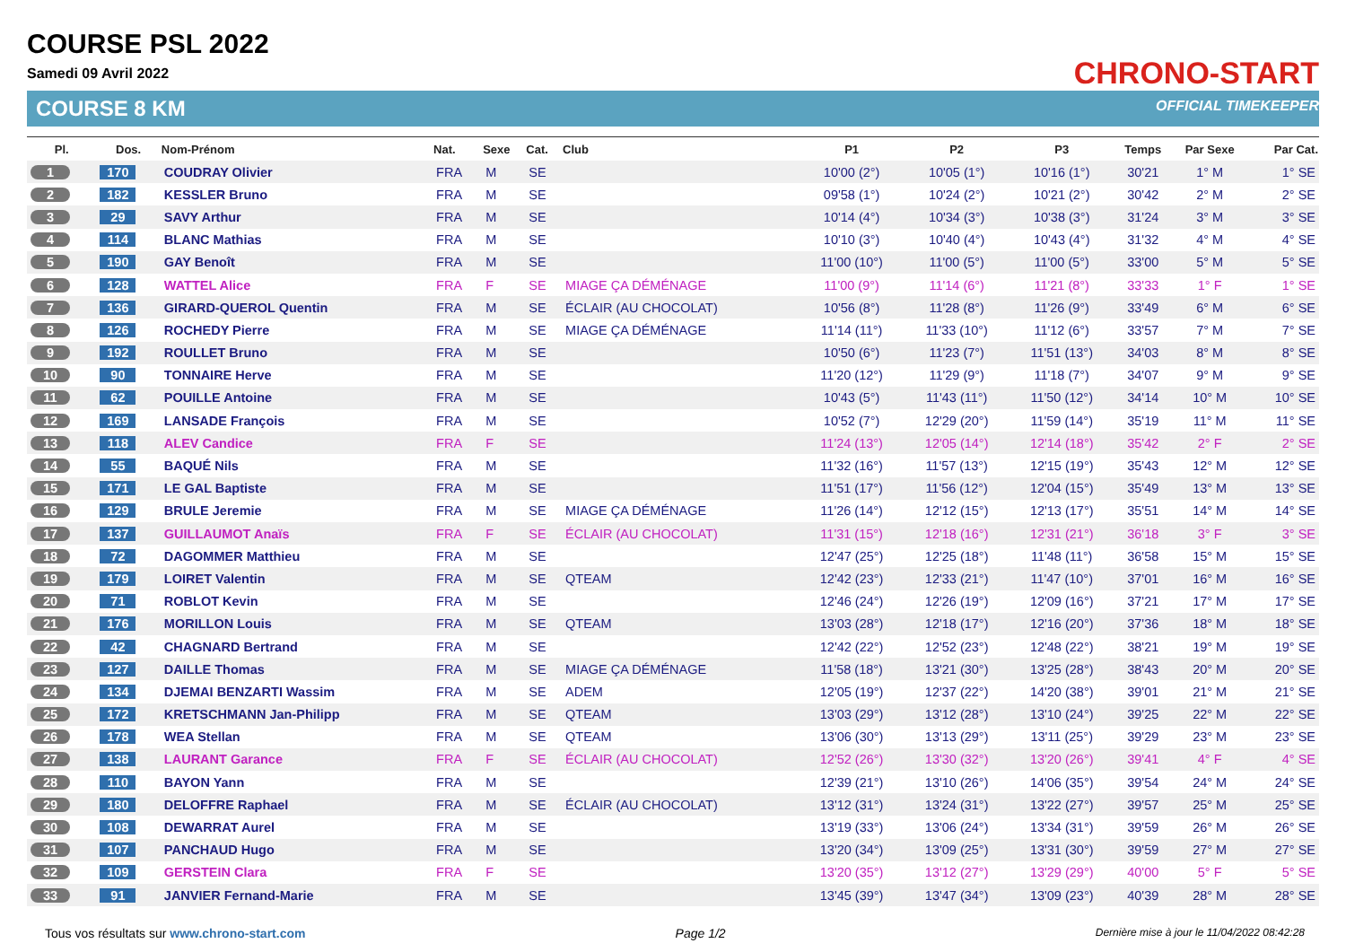COURSE PSL 2022
Samedi 09 Avril 2022
COURSE 8 KM
CHRONO-START
OFFICIAL TIMEKEEPER
| Pl. | Dos. | Nom-Prénom | Nat. | Sexe | Cat. | Club | P1 | P2 | P3 | Temps | Par Sexe | Par Cat. |
| --- | --- | --- | --- | --- | --- | --- | --- | --- | --- | --- | --- | --- |
| 1 | 170 | COUDRAY Olivier | FRA | M | SE | | 10'00 (2°) | 10'05 (1°) | 10'16 (1°) | 30'21 | 1° M | 1° SE |
| 2 | 182 | KESSLER Bruno | FRA | M | SE | | 09'58 (1°) | 10'24 (2°) | 10'21 (2°) | 30'42 | 2° M | 2° SE |
| 3 | 29 | SAVY Arthur | FRA | M | SE | | 10'14 (4°) | 10'34 (3°) | 10'38 (3°) | 31'24 | 3° M | 3° SE |
| 4 | 114 | BLANC Mathias | FRA | M | SE | | 10'10 (3°) | 10'40 (4°) | 10'43 (4°) | 31'32 | 4° M | 4° SE |
| 5 | 190 | GAY Benoît | FRA | M | SE | | 11'00 (10°) | 11'00 (5°) | 11'00 (5°) | 33'00 | 5° M | 5° SE |
| 6 | 128 | WATTEL Alice | FRA | F | SE | MIAGE ÇA DÉMÉNAGE | 11'00 (9°) | 11'14 (6°) | 11'21 (8°) | 33'33 | 1° F | 1° SE |
| 7 | 136 | GIRARD-QUEROL Quentin | FRA | M | SE | ÉCLAIR (AU CHOCOLAT) | 10'56 (8°) | 11'28 (8°) | 11'26 (9°) | 33'49 | 6° M | 6° SE |
| 8 | 126 | ROCHEDY Pierre | FRA | M | SE | MIAGE ÇA DÉMÉNAGE | 11'14 (11°) | 11'33 (10°) | 11'12 (6°) | 33'57 | 7° M | 7° SE |
| 9 | 192 | ROULLET Bruno | FRA | M | SE | | 10'50 (6°) | 11'23 (7°) | 11'51 (13°) | 34'03 | 8° M | 8° SE |
| 10 | 90 | TONNAIRE Herve | FRA | M | SE | | 11'20 (12°) | 11'29 (9°) | 11'18 (7°) | 34'07 | 9° M | 9° SE |
| 11 | 62 | POUILLE Antoine | FRA | M | SE | | 10'43 (5°) | 11'43 (11°) | 11'50 (12°) | 34'14 | 10° M | 10° SE |
| 12 | 169 | LANSADE François | FRA | M | SE | | 10'52 (7°) | 12'29 (20°) | 11'59 (14°) | 35'19 | 11° M | 11° SE |
| 13 | 118 | ALEV Candice | FRA | F | SE | | 11'24 (13°) | 12'05 (14°) | 12'14 (18°) | 35'42 | 2° F | 2° SE |
| 14 | 55 | BAQUÉ Nils | FRA | M | SE | | 11'32 (16°) | 11'57 (13°) | 12'15 (19°) | 35'43 | 12° M | 12° SE |
| 15 | 171 | LE GAL Baptiste | FRA | M | SE | | 11'51 (17°) | 11'56 (12°) | 12'04 (15°) | 35'49 | 13° M | 13° SE |
| 16 | 129 | BRULE Jeremie | FRA | M | SE | MIAGE ÇA DÉMÉNAGE | 11'26 (14°) | 12'12 (15°) | 12'13 (17°) | 35'51 | 14° M | 14° SE |
| 17 | 137 | GUILLAUMOT Anaïs | FRA | F | SE | ÉCLAIR (AU CHOCOLAT) | 11'31 (15°) | 12'18 (16°) | 12'31 (21°) | 36'18 | 3° F | 3° SE |
| 18 | 72 | DAGOMMER Matthieu | FRA | M | SE | | 12'47 (25°) | 12'25 (18°) | 11'48 (11°) | 36'58 | 15° M | 15° SE |
| 19 | 179 | LOIRET Valentin | FRA | M | SE | QTEAM | 12'42 (23°) | 12'33 (21°) | 11'47 (10°) | 37'01 | 16° M | 16° SE |
| 20 | 71 | ROBLOT Kevin | FRA | M | SE | | 12'46 (24°) | 12'26 (19°) | 12'09 (16°) | 37'21 | 17° M | 17° SE |
| 21 | 176 | MORILLON Louis | FRA | M | SE | QTEAM | 13'03 (28°) | 12'18 (17°) | 12'16 (20°) | 37'36 | 18° M | 18° SE |
| 22 | 42 | CHAGNARD Bertrand | FRA | M | SE | | 12'42 (22°) | 12'52 (23°) | 12'48 (22°) | 38'21 | 19° M | 19° SE |
| 23 | 127 | DAILLE Thomas | FRA | M | SE | MIAGE ÇA DÉMÉNAGE | 11'58 (18°) | 13'21 (30°) | 13'25 (28°) | 38'43 | 20° M | 20° SE |
| 24 | 134 | DJEMAI BENZARTI Wassim | FRA | M | SE | ADEM | 12'05 (19°) | 12'37 (22°) | 14'20 (38°) | 39'01 | 21° M | 21° SE |
| 25 | 172 | KRETSCHMANN Jan-Philipp | FRA | M | SE | QTEAM | 13'03 (29°) | 13'12 (28°) | 13'10 (24°) | 39'25 | 22° M | 22° SE |
| 26 | 178 | WEA Stellan | FRA | M | SE | QTEAM | 13'06 (30°) | 13'13 (29°) | 13'11 (25°) | 39'29 | 23° M | 23° SE |
| 27 | 138 | LAURANT Garance | FRA | F | SE | ÉCLAIR (AU CHOCOLAT) | 12'52 (26°) | 13'30 (32°) | 13'20 (26°) | 39'41 | 4° F | 4° SE |
| 28 | 110 | BAYON Yann | FRA | M | SE | | 12'39 (21°) | 13'10 (26°) | 14'06 (35°) | 39'54 | 24° M | 24° SE |
| 29 | 180 | DELOFFRE Raphael | FRA | M | SE | ÉCLAIR (AU CHOCOLAT) | 13'12 (31°) | 13'24 (31°) | 13'22 (27°) | 39'57 | 25° M | 25° SE |
| 30 | 108 | DEWARRAT Aurel | FRA | M | SE | | 13'19 (33°) | 13'06 (24°) | 13'34 (31°) | 39'59 | 26° M | 26° SE |
| 31 | 107 | PANCHAUD Hugo | FRA | M | SE | | 13'20 (34°) | 13'09 (25°) | 13'31 (30°) | 39'59 | 27° M | 27° SE |
| 32 | 109 | GERSTEIN Clara | FRA | F | SE | | 13'20 (35°) | 13'12 (27°) | 13'29 (29°) | 40'00 | 5° F | 5° SE |
| 33 | 91 | JANVIER Fernand-Marie | FRA | M | SE | | 13'45 (39°) | 13'47 (34°) | 13'09 (23°) | 40'39 | 28° M | 28° SE |
Tous vos résultats sur www.chrono-start.com Page 1/2 Dernière mise à jour le 11/04/2022 08:42:28